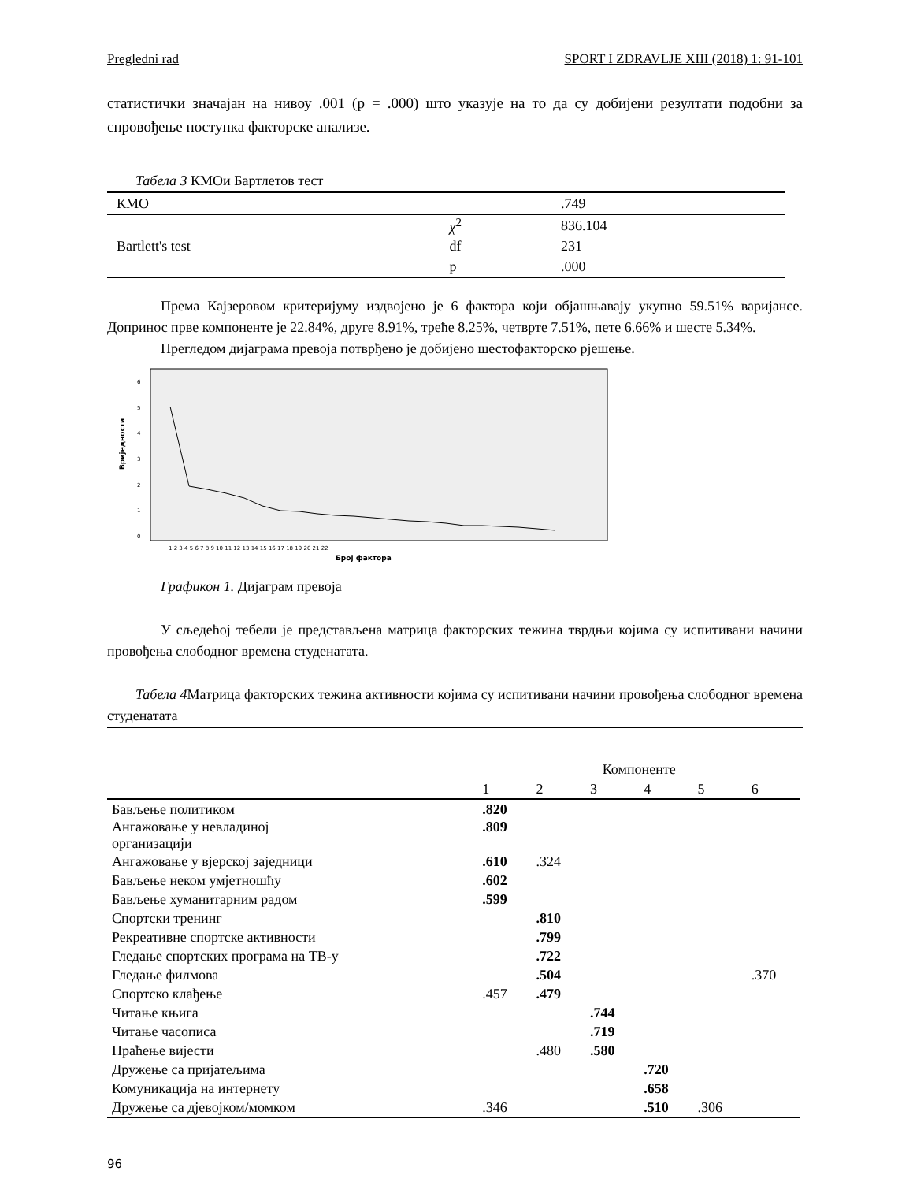Pregledni rad SPORT I ZDRAVLJE XIII (2018) 1: 91-101
статистички значајан на нивоу .001 (p = .000) што указује на то да су добијени резултати подобни за спровођење поступка факторске анализе.
Табела 3 КМОи Бартлетов тест
| КМО | | .749 |
| Bartlett's test | χ<sup>2</sup> | 836.104 |
| | df | 231 |
| | p | .000 |
Према Кајзеровом критеријуму издвојено је 6 фактора који објашњавају укупно 59.51% варијансе. Допринос прве компоненте је 22.84%, друге 8.91%, треће 8.25%, четврте 7.51%, пете 6.66% и шесте 5.34%.
Прегледом дијаграма превоја потврђено је добијено шестофакторско рјешење.
Вриједности
0
1
2
3
4
5
6
1 2 3 4 5 6 7 8 9 10 11 12 13 14 15 16 17 18 19 20 21 22
Број фактора
Графикон 1. Дијаграм превоја
У сљедећој тебели је представљена матрица факторских тежина тврдњи којима су испитивани начини провођења слободног времена студенатата.
Табела 4 Матрица факторских тежина активности којима су испитивани начини провођења слободног времена студенатата
| | Компоненте | | | | | |
| --- | --- | --- | --- | --- | --- | --- |
| | 1 | 2 | 3 | 4 | 5 | 6 |
| Бављење политиком | .820 | | | | | |
| Ангажовање у невладиној организацији | .809 | | | | | |
| Ангажовање у вјерској заједници | .610 | .324 | | | | |
| Бављење неком умјетношћу | .602 | | | | | |
| Бављење хуманитарним радом | .599 | | | | | |
| Спортски тренинг | | .810 | | | | |
| Рекреативне спортске активности | | .799 | | | | |
| Гледање спортских програма на ТВ-у | | .722 | | | | |
| Гледање филмова | | .504 | | | | .370 |
| Спортско клађење | .457 | .479 | | | | |
| Читање књига | | | .744 | | | |
| Читање часописа | | | .719 | | | |
| Праћење вијести | | .480 | .580 | | | |
| Дружење са пријатељима | | | | .720 | | |
| Комуникација на интернету | | | | .658 | | |
| Дружење са дјевојком/момком | .346 | | | .510 | .306 | |
96